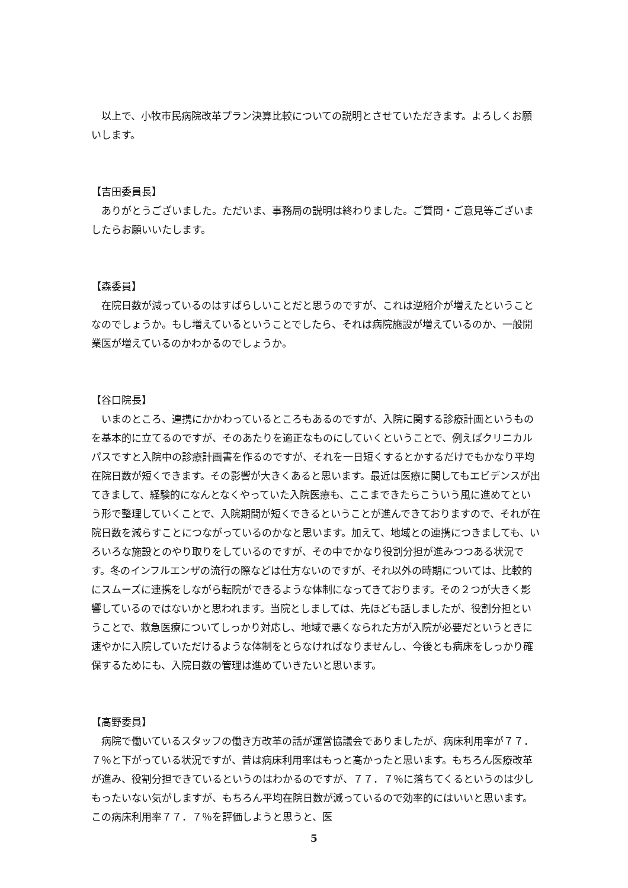以上で、小牧市民病院改革プラン決算比較についての説明とさせていただきます。よろしくお願いします。
【吉田委員長】
　ありがとうございました。ただいま、事務局の説明は終わりました。ご質問・ご意見等ございましたらお願いいたします。
【森委員】
　在院日数が減っているのはすばらしいことだと思うのですが、これは逆紹介が増えたということなのでしょうか。もし増えているということでしたら、それは病院施設が増えているのか、一般開業医が増えているのかわかるのでしょうか。
【谷口院長】
　いまのところ、連携にかかわっているところもあるのですが、入院に関する診療計画というものを基本的に立てるのですが、そのあたりを適正なものにしていくということで、例えばクリニカルパスですと入院中の診療計画書を作るのですが、それを一日短くするとかするだけでもかなり平均在院日数が短くできます。その影響が大きくあると思います。最近は医療に関してもエビデンスが出てきまして、経験的になんとなくやっていた入院医療も、ここまできたらこういう風に進めてという形で整理していくことで、入院期間が短くできるということが進んできておりますので、それが在院日数を減らすことにつながっているのかなと思います。加えて、地域との連携につきましても、いろいろな施設とのやり取りをしているのですが、その中でかなり役割分担が進みつつある状況です。冬のインフルエンザの流行の際などは仕方ないのですが、それ以外の時期については、比較的にスムーズに連携をしながら転院ができるような体制になってきております。その２つが大きく影響しているのではないかと思われます。当院としましては、先ほども話しましたが、役割分担ということで、救急医療についてしっかり対応し、地域で悪くなられた方が入院が必要だというときに速やかに入院していただけるような体制をとらなければなりませんし、今後とも病床をしっかり確保するためにも、入院日数の管理は進めていきたいと思います。
【高野委員】
　病院で働いているスタッフの働き方改革の話が運営協議会でありましたが、病床利用率が７７．７％と下がっている状況ですが、昔は病床利用率はもっと高かったと思います。もちろん医療改革が進み、役割分担できているというのはわかるのですが、７７．７％に落ちてくるというのは少しもったいない気がしますが、もちろん平均在院日数が減っているので効率的にはいいと思います。この病床利用率７７．７％を評価しようと思うと、医
5